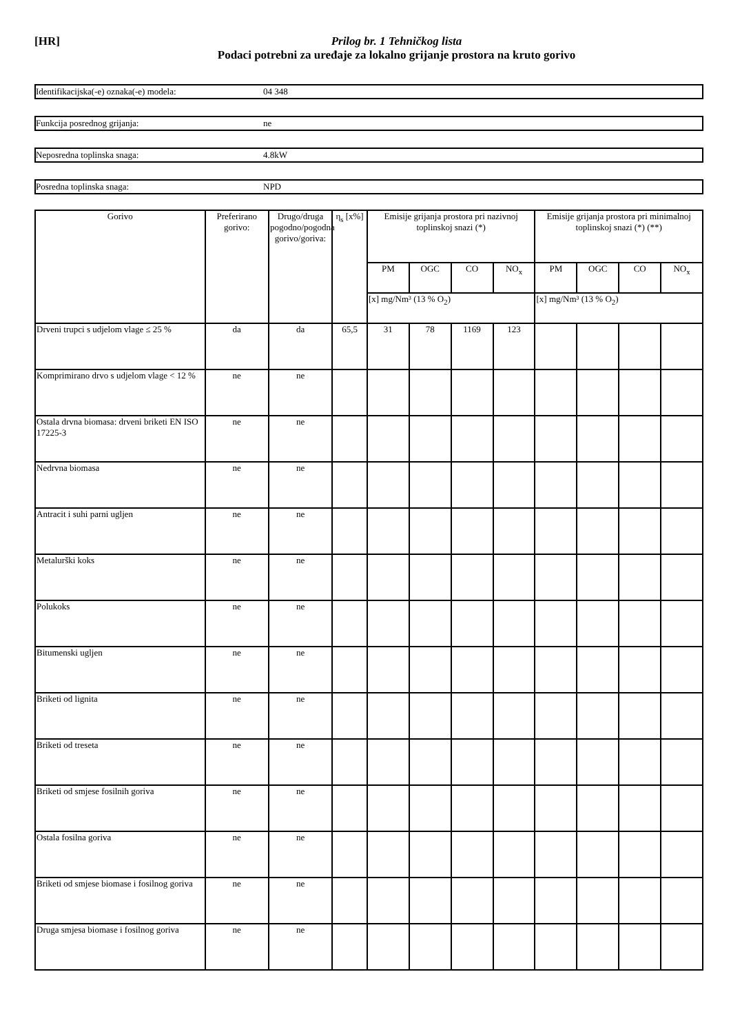[HR] Prilog br. 1 Tehničkog lista
Podaci potrebni za uređaje za lokalno grijanje prostora na kruto gorivo
Identifikacijska(-e) oznaka(-e) modela: 04 348
Funkcija posrednog grijanja: ne
Neposredna toplinska snaga: 4.8kW
Posredna toplinska snaga: NPD
| Gorivo | Preferirano gorivo: | Drugo/druga pogodno/pogodna gorivo/goriva: | η<sub>s</sub> [x%] | Emisije grijanja prostora pri nazivnoj toplinskoj snazi (*) | | | | Emisije grijanja prostora pri minimalnoj toplinskoj snazi (*) (**) | | | |
| --- | --- | --- | --- | --- | --- | --- | --- | --- | --- | --- | --- |
| | | | | PM | OGC | CO | NO<sub>x</sub> | PM | OGC | CO | NO<sub>x</sub> |
| | | | | [x] mg/Nm³ (13 % O<sub>2</sub>) | | | | [x] mg/Nm³ (13 % O<sub>2</sub>) | | | |
| Drveni trupci s udjelom vlage ≤ 25 % | da | da | 65,5 | 31 | 78 | 1169 | 123 | | | | |
| Komprimirano drvo s udjelom vlage < 12 % | ne | ne | | | | | | | | | |
| Ostala drvna biomasa: drveni briketi EN ISO 17225-3 | ne | ne | | | | | | | | | |
| Nedrvna biomasa | ne | ne | | | | | | | | | |
| Antracit i suhi parni ugljen | ne | ne | | | | | | | | | |
| Metalurški koks | ne | ne | | | | | | | | | |
| Polukoks | ne | ne | | | | | | | | | |
| Bitumenski ugljen | ne | ne | | | | | | | | | |
| Briketi od lignita | ne | ne | | | | | | | | | |
| Briketi od treseta | ne | ne | | | | | | | | | |
| Briketi od smjese fosilnih goriva | ne | ne | | | | | | | | | |
| Ostala fosilna goriva | ne | ne | | | | | | | | | |
| Briketi od smjese biomase i fosilnog goriva | ne | ne | | | | | | | | | |
| Druga smjesa biomase i fosilnog goriva | ne | ne | | | | | | | | | |